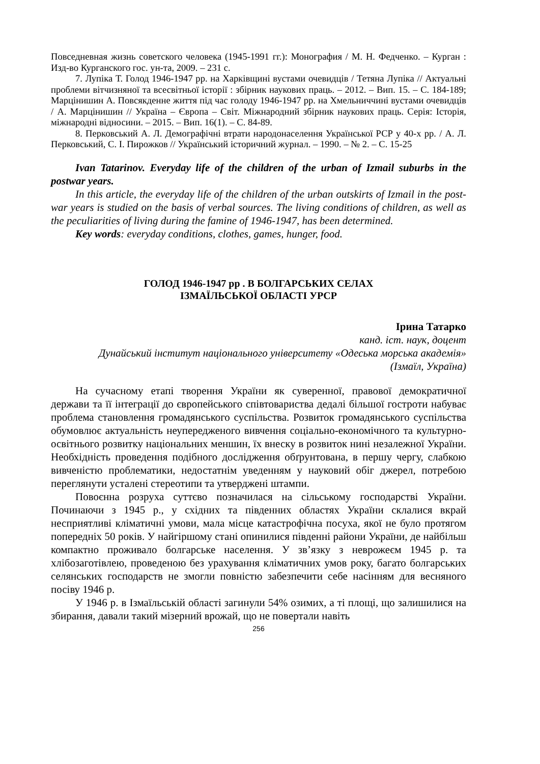Повседневная жизнь советского человека (1945-1991 гг.): Монография / М. Н. Федченко. – Курган : Изд-во Курганского гос. ун-та, 2009. – 231 с.
7. Лупіка Т. Голод 1946-1947 рр. на Харківщині вустами очевидців / Тетяна Лупіка // Актуальні проблеми вітчизняної та всесвітньої історії : збірник наукових праць. – 2012. – Вип. 15. – С. 184-189; Марцінишин А. Повсякденне життя під час голоду 1946-1947 рр. на Хмельниччині вустами очевидців / А. Марцінишин // Україна – Європа – Світ. Міжнародний збірник наукових праць. Серія: Історія, міжнародні відносини. – 2015. – Вип. 16(1). – С. 84-89.
8. Перковський А. Л. Демографічні втрати народонаселення Української РСР у 40-х рр. / А. Л. Перковський, С. І. Пирожков // Український історичний журнал. – 1990. – № 2. – С. 15-25
Ivan Tatarinov. Everyday life of the children of the urban of Izmail suburbs in the postwar years.
In this article, the everyday life of the children of the urban outskirts of Izmail in the post-war years is studied on the basis of verbal sources. The living conditions of children, as well as the peculiarities of living during the famine of 1946-1947, has been determined.
Key words: everyday conditions, clothes, games, hunger, food.
ГОЛОД 1946-1947 рр . В БОЛГАРСЬКИХ СЕЛАХ
ІЗМАЇЛЬСЬКОЇ ОБЛАСТІ УРСР
Ірина Татарко
канд. іст. наук, доцент
Дунайський інститут національного університету «Одеська морська академія»
(Ізмаїл, Україна)
На сучасному етапі творення України як суверенної, правової демократичної держави та її інтеграції до європейського співтовариства дедалі більшої гостроти набуває проблема становлення громадянського суспільства. Розвиток громадянського суспільства обумовлює актуальність неупередженого вивчення соціально-економічного та культурно-освітнього розвитку національних меншин, їх внеску в розвиток нині незалежної України. Необхідність проведення подібного дослідження обґрунтована, в першу чергу, слабкою вивченістю проблематики, недостатнім уведенням у науковий обіг джерел, потребою переглянути усталені стереотипи та утверджені штампи.
Повоєнна розруха суттєво позначилася на сільському господарстві України. Починаючи з 1945 р., у східних та південних областях України склалися вкрай несприятливі кліматичні умови, мала місце катастрофічна посуха, якої не було протягом попередніх 50 років. У найгіршому стані опинилися південні райони України, де найбільш компактно проживало болгарське населення. У зв’язку з невроже­єм 1945 р. та хлібозаготівлею, проведеною без урахування кліматичних умов року, багато болгарських селянських господарств не змогли повністю забезпечити себе насінням для весняного посіву 1946 р.
У 1946 р. в Ізмаїльській області загинули 54% озимих, а ті площі, що залишилися на збирання, давали такий мізерний врожай, що не повертали навіть
256